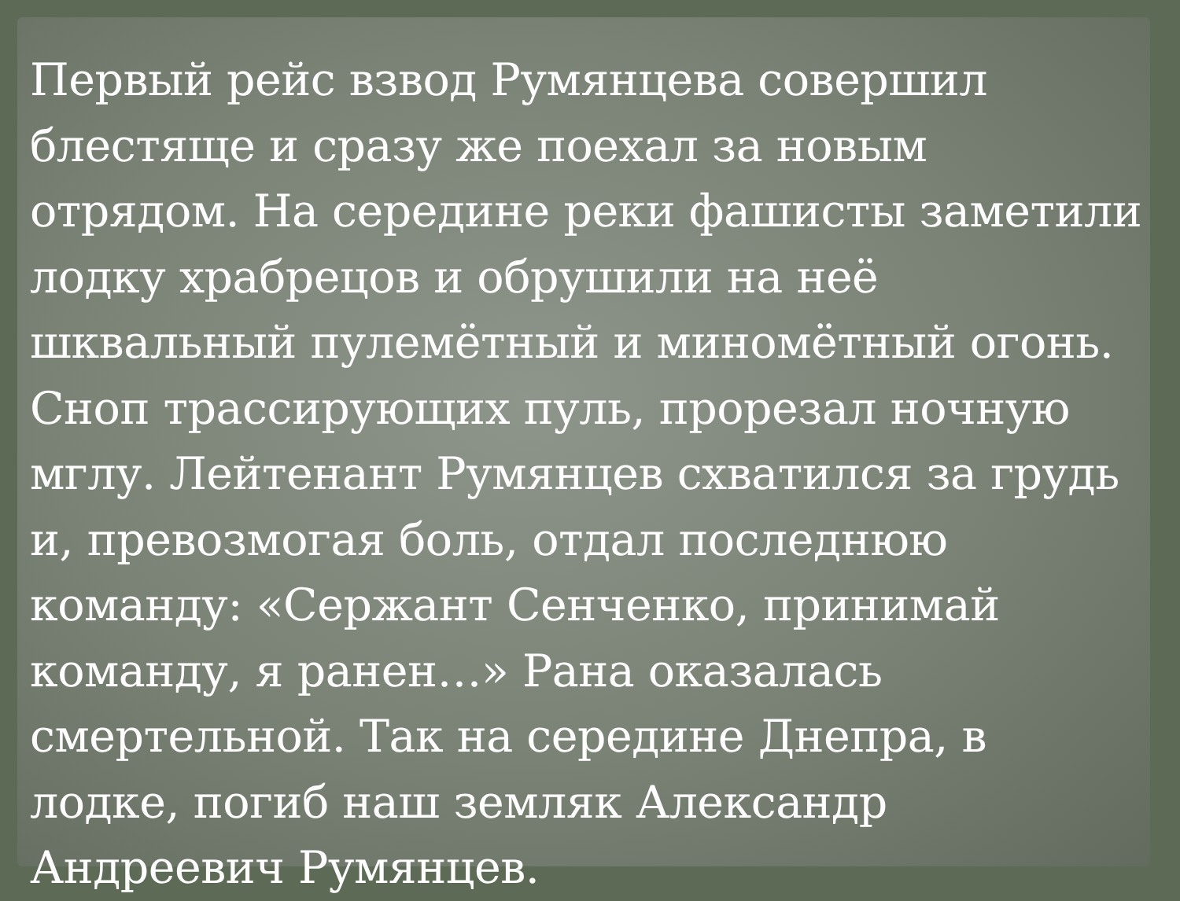Первый рейс взвод Румянцева совершил блестяще и сразу же поехал за новым отрядом. На середине реки фашисты заметили лодку храбрецов и обрушили на неё шквальный пулемётный и миномётный огонь. Сноп трассирующих пуль, прорезал ночную мглу. Лейтенант Румянцев схватился за грудь и, превозмогая боль, отдал последнюю команду: «Сержант Сенченко, принимай команду, я ранен…» Рана оказалась смертельной. Так на середине Днепра, в лодке, погиб наш земляк Александр Андреевич Румянцев.